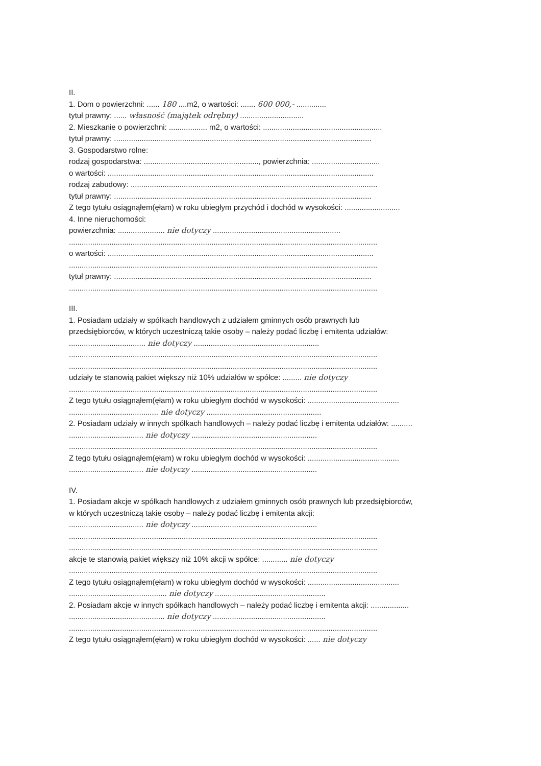II.
1. Dom o powierzchni: ...... 180 ....m2, o wartości: ....... 600 000,- ..............
tytuł prawny: ...... własność (majątek odrębny) ..............................
2. Mieszkanie o powierzchni: .................. m2, o wartości: ........................................................
tytuł prawny: .........................................................................................................................
3. Gospodarstwo rolne:
rodzaj gospodarstwa: ......................................................, powierzchnia: ................................
o wartości: .............................................................................................................................
rodzaj zabudowy: ....................................................................................................................
tytuł prawny: .........................................................................................................................
Z tego tytułu osiągnąłem(ęłam) w roku ubiegłym przychód i dochód w wysokości: ..........................
4. Inne nieruchomości:
powierzchnia: ...................... nie dotyczy ............................................................
.................................................................................................................................................
o wartości: .............................................................................................................................
.................................................................................................................................................
tytuł prawny: .........................................................................................................................
.................................................................................................................................................
III.
1. Posiadam udziały w spółkach handlowych z udziałem gminnych osób prawnych lub
przedsiębiorców, w których uczestniczą takie osoby – należy podać liczbę i emitenta udziałów:
.................................... nie dotyczy ...........................................................
.................................................................................................................................................
.................................................................................................................................................
udziały te stanowią pakiet większy niż 10% udziałów w spółce: ......... nie dotyczy
.................................................................................................................................................
Z tego tytułu osiągnąłem(ęłam) w roku ubiegłym dochód w wysokości: ...........................................
.......................................... nie dotyczy ......................................................
2. Posiadam udziały w innych spółkach handlowych – należy podać liczbę i emitenta udziałów: ..........
................................... nie dotyczy ...........................................................
.................................................................................................................................................
Z tego tytułu osiągnąłem(ęłam) w roku ubiegłym dochód w wysokości: ...........................................
................................... nie dotyczy ...........................................................
IV.
1. Posiadam akcje w spółkach handlowych z udziałem gminnych osób prawnych lub przedsiębiorców,
w których uczestniczą takie osoby – należy podać liczbę i emitenta akcji:
................................... nie dotyczy ...........................................................
.................................................................................................................................................
.................................................................................................................................................
akcje te stanowią pakiet większy niż 10% akcji w spółce: ............ nie dotyczy
.................................................................................................................................................
Z tego tytułu osiągnąłem(ęłam) w roku ubiegłym dochód w wysokości: ...........................................
.............................................. nie dotyczy ....................................................
2. Posiadam akcje w innych spółkach handlowych – należy podać liczbę i emitenta akcji: ..................
............................................. nie dotyczy .....................................................
.................................................................................................................................................
Z tego tytułu osiągnąłem(ęłam) w roku ubiegłym dochód w wysokości: ...... nie dotyczy